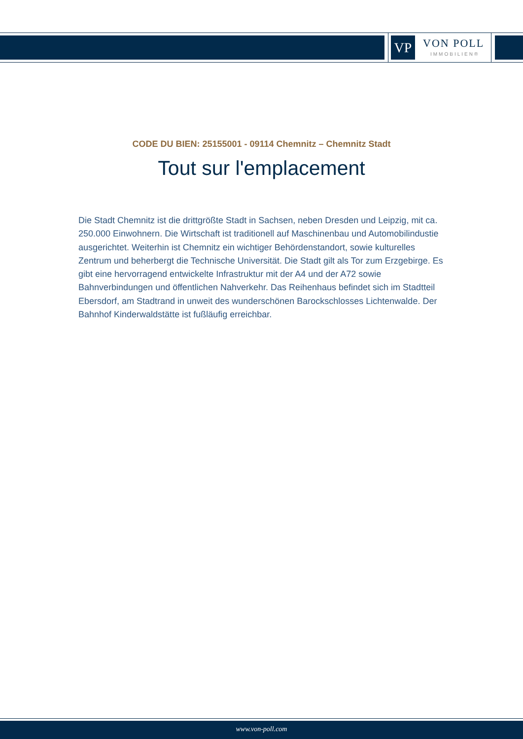VP VON POLL
IMMOBILIEN®
CODE DU BIEN: 25155001 - 09114 Chemnitz – Chemnitz Stadt
Tout sur l'emplacement
Die Stadt Chemnitz ist die drittgrößte Stadt in Sachsen, neben Dresden und Leipzig, mit ca. 250.000 Einwohnern. Die Wirtschaft ist traditionell auf Maschinenbau und Automobilindustie ausgerichtet. Weiterhin ist Chemnitz ein wichtiger Behördenstandort, sowie kulturelles Zentrum und beherbergt die Technische Universität. Die Stadt gilt als Tor zum Erzgebirge. Es gibt eine hervorragend entwickelte Infrastruktur mit der A4 und der A72 sowie Bahnverbindungen und öffentlichen Nahverkehr. Das Reihenhaus befindet sich im Stadtteil Ebersdorf, am Stadtrand in unweit des wunderschönen Barockschlosses Lichtenwalde. Der Bahnhof Kinderwaldstätte ist fußläufig erreichbar.
www.von-poll.com